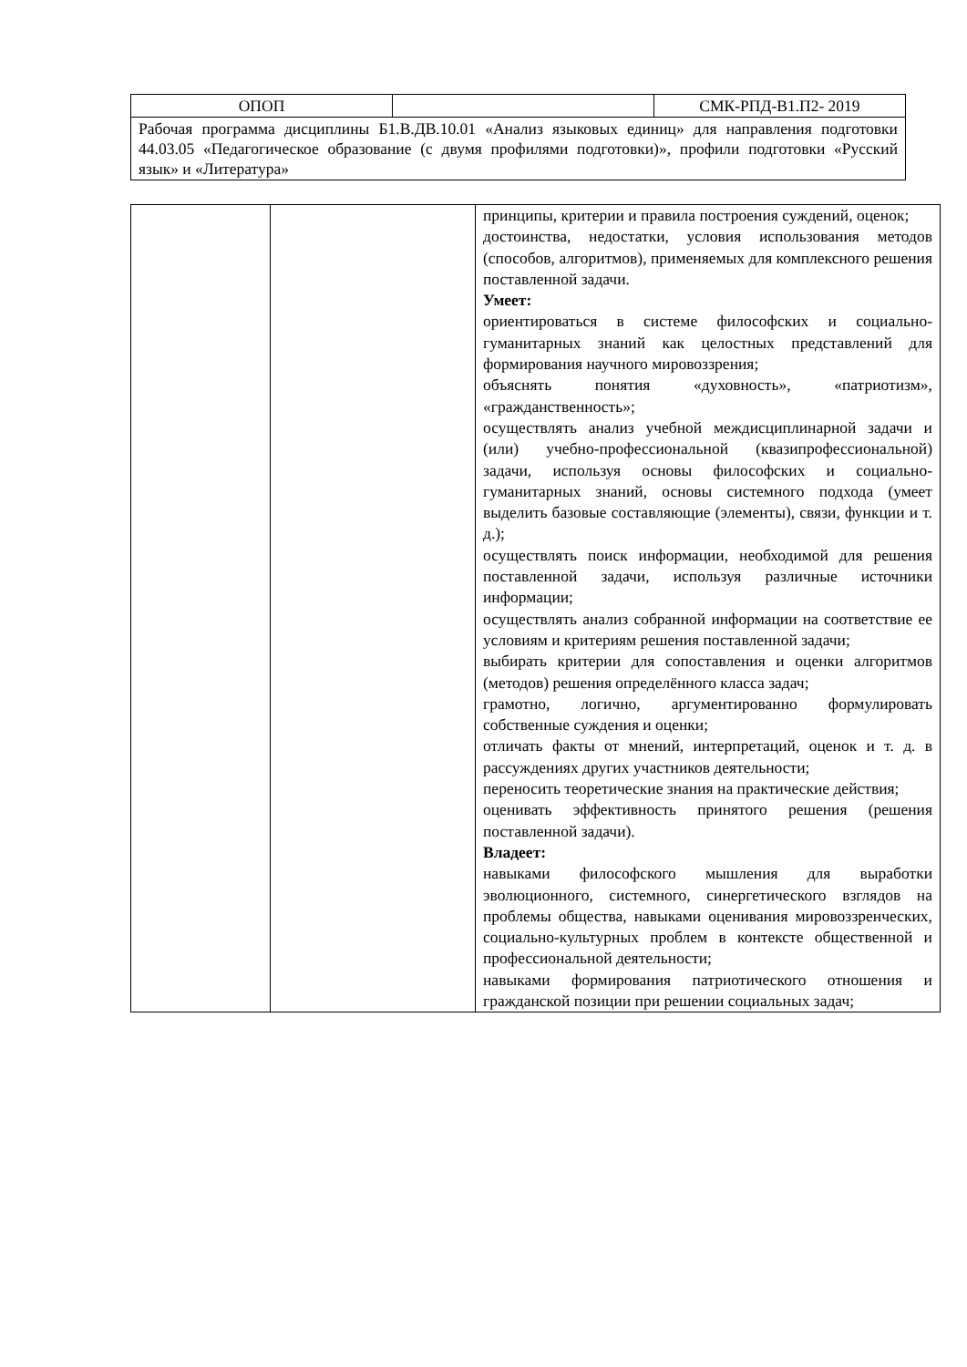| ОПОП | | СМК-РПД-В1.П2- 2019 |
| Рабочая программа дисциплины Б1.В.ДВ.10.01 «Анализ языковых единиц» для направления подготовки 44.03.05 «Педагогическое образование (с двумя профилями подготовки)», профили подготовки «Русский язык» и «Литература» | | |
| | | принципы, критерии и правила построения суждений, оценок; достоинства, недостатки, условия использования методов (способов, алгоритмов), применяемых для комплексного решения поставленной задачи. Умеет: ориентироваться в системе философских и социально-гуманитарных знаний как целостных представлений для формирования научного мировоззрения; объяснять понятия «духовность», «патриотизм», «гражданственность»; осуществлять анализ учебной междисциплинарной задачи и (или) учебно-профессиональной (квазипрофессиональной) задачи, используя основы философских и социально-гуманитарных знаний, основы системного подхода (умеет выделить базовые составляющие (элементы), связи, функции и т. д.); осуществлять поиск информации, необходимой для решения поставленной задачи, используя различные источники информации; осуществлять анализ собранной информации на соответствие ее условиям и критериям решения поставленной задачи; выбирать критерии для сопоставления и оценки алгоритмов (методов) решения определённого класса задач; грамотно, логично, аргументированно формулировать собственные суждения и оценки; отличать факты от мнений, интерпретаций, оценок и т. д. в рассуждениях других участников деятельности; переносить теоретические знания на практические действия; оценивать эффективность принятого решения (решения поставленной задачи). Владеет: навыками философского мышления для выработки эволюционного, системного, синергетического взглядов на проблемы общества, навыками оценивания мировоззренческих, социально-культурных проблем в контексте общественной и профессиональной деятельности; навыками формирования патриотического отношения и гражданской позиции при решении социальных задач; |